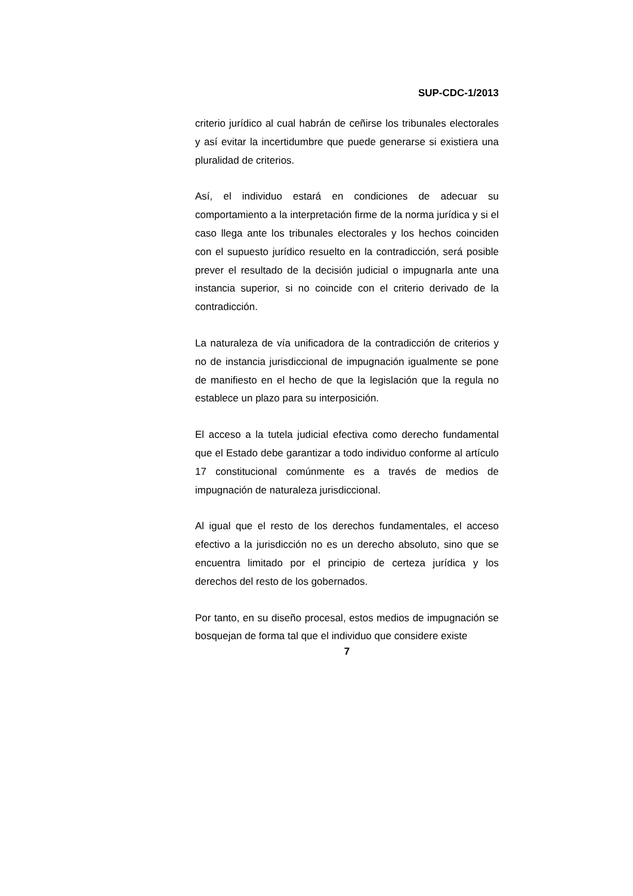SUP-CDC-1/2013
criterio jurídico al cual habrán de ceñirse los tribunales electorales y así evitar la incertidumbre que puede generarse si existiera una pluralidad de criterios.
Así, el individuo estará en condiciones de adecuar su comportamiento a la interpretación firme de la norma jurídica y si el caso llega ante los tribunales electorales y los hechos coinciden con el supuesto jurídico resuelto en la contradicción, será posible prever el resultado de la decisión judicial o impugnarla ante una instancia superior, si no coincide con el criterio derivado de la contradicción.
La naturaleza de vía unificadora de la contradicción de criterios y no de instancia jurisdiccional de impugnación igualmente se pone de manifiesto en el hecho de que la legislación que la regula no establece un plazo para su interposición.
El acceso a la tutela judicial efectiva como derecho fundamental que el Estado debe garantizar a todo individuo conforme al artículo 17 constitucional comúnmente es a través de medios de impugnación de naturaleza jurisdiccional.
Al igual que el resto de los derechos fundamentales, el acceso efectivo a la jurisdicción no es un derecho absoluto, sino que se encuentra limitado por el principio de certeza jurídica y los derechos del resto de los gobernados.
Por tanto, en su diseño procesal, estos medios de impugnación se bosquejan de forma tal que el individuo que considere existe
7